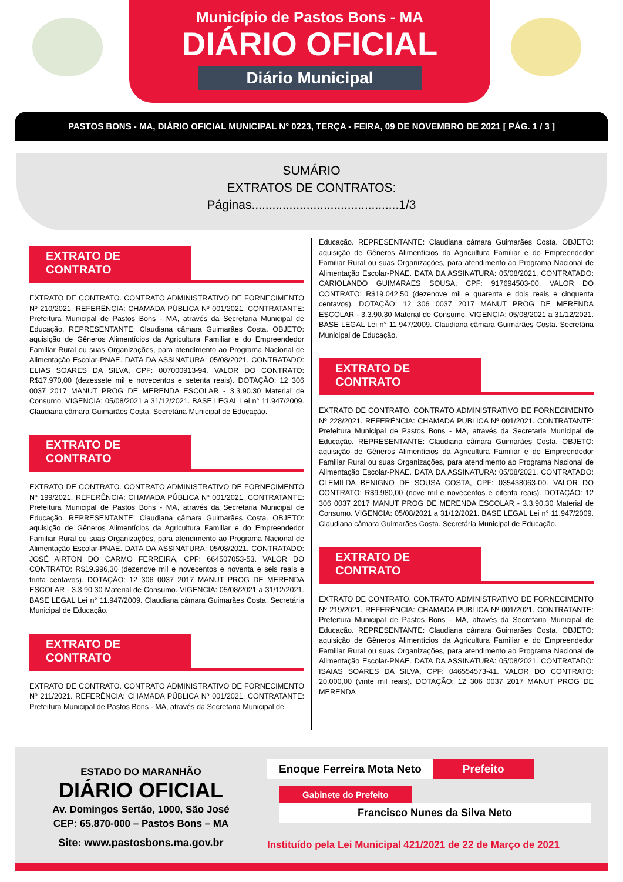Município de Pastos Bons - MA
DIÁRIO OFICIAL
Diário Municipal
PASTOS BONS - MA, DIÁRIO OFICIAL MUNICIPAL N° 0223, TERÇA - FEIRA, 09 DE NOVEMBRO DE 2021 [ PÁG. 1 / 3 ]
SUMÁRIO
EXTRATOS DE CONTRATOS:
Páginas...........................................1/3
EXTRATO DE CONTRATO
EXTRATO DE CONTRATO. CONTRATO ADMINISTRATIVO DE FORNECIMENTO Nº 210/2021. REFERÊNCIA: CHAMADA PÚBLICA Nº 001/2021. CONTRATANTE: Prefeitura Municipal de Pastos Bons - MA, através da Secretaria Municipal de Educação. REPRESENTANTE: Claudiana câmara Guimarães Costa. OBJETO: aquisição de Gêneros Alimentícios da Agricultura Familiar e do Empreendedor Familiar Rural ou suas Organizações, para atendimento ao Programa Nacional de Alimentação Escolar-PNAE. DATA DA ASSINATURA: 05/08/2021. CONTRATADO: ELIAS SOARES DA SILVA, CPF: 007000913-94. VALOR DO CONTRATO: R$17.970,00 (dezessete mil e novecentos e setenta reais). DOTAÇÃO: 12 306 0037 2017 MANUT PROG DE MERENDA ESCOLAR - 3.3.90.30 Material de Consumo. VIGENCIA: 05/08/2021 a 31/12/2021. BASE LEGAL Lei n° 11.947/2009. Claudiana câmara Guimarães Costa. Secretária Municipal de Educação.
EXTRATO DE CONTRATO
EXTRATO DE CONTRATO. CONTRATO ADMINISTRATIVO DE FORNECIMENTO Nº 199/2021. REFERÊNCIA: CHAMADA PÚBLICA Nº 001/2021. CONTRATANTE: Prefeitura Municipal de Pastos Bons - MA, através da Secretaria Municipal de Educação. REPRESENTANTE: Claudiana câmara Guimarães Costa. OBJETO: aquisição de Gêneros Alimentícios da Agricultura Familiar e do Empreendedor Familiar Rural ou suas Organizações, para atendimento ao Programa Nacional de Alimentação Escolar-PNAE. DATA DA ASSINATURA: 05/08/2021. CONTRATADO: JOSÉ AIRTON DO CARMO FERREIRA, CPF: 664507053-53. VALOR DO CONTRATO: R$19.996,30 (dezenove mil e novecentos e noventa e seis reais e trinta centavos). DOTAÇÃO: 12 306 0037 2017 MANUT PROG DE MERENDA ESCOLAR - 3.3.90.30 Material de Consumo. VIGENCIA: 05/08/2021 a 31/12/2021. BASE LEGAL Lei n° 11.947/2009. Claudiana câmara Guimarães Costa. Secretária Municipal de Educação.
EXTRATO DE CONTRATO
EXTRATO DE CONTRATO. CONTRATO ADMINISTRATIVO DE FORNECIMENTO Nº 211/2021. REFERÊNCIA: CHAMADA PÚBLICA Nº 001/2021. CONTRATANTE: Prefeitura Municipal de Pastos Bons - MA, através da Secretaria Municipal de
Educação. REPRESENTANTE: Claudiana câmara Guimarães Costa. OBJETO: aquisição de Gêneros Alimentícios da Agricultura Familiar e do Empreendedor Familiar Rural ou suas Organizações, para atendimento ao Programa Nacional de Alimentação Escolar-PNAE. DATA DA ASSINATURA: 05/08/2021. CONTRATADO: CARIOLANDO GUIMARAES SOUSA, CPF: 917694503-00. VALOR DO CONTRATO: R$19.042,50 (dezenove mil e quarenta e dois reais e cinquenta centavos). DOTAÇÃO: 12 306 0037 2017 MANUT PROG DE MERENDA ESCOLAR - 3.3.90.30 Material de Consumo. VIGENCIA: 05/08/2021 a 31/12/2021. BASE LEGAL Lei n° 11.947/2009. Claudiana câmara Guimarães Costa. Secretária Municipal de Educação.
EXTRATO DE CONTRATO
EXTRATO DE CONTRATO. CONTRATO ADMINISTRATIVO DE FORNECIMENTO Nº 228/2021. REFERÊNCIA: CHAMADA PÚBLICA Nº 001/2021. CONTRATANTE: Prefeitura Municipal de Pastos Bons - MA, através da Secretaria Municipal de Educação. REPRESENTANTE: Claudiana câmara Guimarães Costa. OBJETO: aquisição de Gêneros Alimentícios da Agricultura Familiar e do Empreendedor Familiar Rural ou suas Organizações, para atendimento ao Programa Nacional de Alimentação Escolar-PNAE. DATA DA ASSINATURA: 05/08/2021. CONTRATADO: CLEMILDA BENIGNO DE SOUSA COSTA, CPF: 035438063-00. VALOR DO CONTRATO: R$9.980,00 (nove mil e novecentos e oitenta reais). DOTAÇÃO: 12 306 0037 2017 MANUT PROG DE MERENDA ESCOLAR - 3.3.90.30 Material de Consumo. VIGENCIA: 05/08/2021 a 31/12/2021. BASE LEGAL Lei n° 11.947/2009. Claudiana câmara Guimarães Costa. Secretária Municipal de Educação.
EXTRATO DE CONTRATO
EXTRATO DE CONTRATO. CONTRATO ADMINISTRATIVO DE FORNECIMENTO Nº 219/2021. REFERÊNCIA: CHAMADA PÚBLICA Nº 001/2021. CONTRATANTE: Prefeitura Municipal de Pastos Bons - MA, através da Secretaria Municipal de Educação. REPRESENTANTE: Claudiana câmara Guimarães Costa. OBJETO: aquisição de Gêneros Alimentícios da Agricultura Familiar e do Empreendedor Familiar Rural ou suas Organizações, para atendimento ao Programa Nacional de Alimentação Escolar-PNAE. DATA DA ASSINATURA: 05/08/2021. CONTRATADO: ISAIAS SOARES DA SILVA, CPF: 046554573-41. VALOR DO CONTRATO: 20.000,00 (vinte mil reais). DOTAÇÃO: 12 306 0037 2017 MANUT PROG DE MERENDA
ESTADO DO MARANHÃO
DIÁRIO OFICIAL
Av. Domingos Sertão, 1000, São José
CEP: 65.870-000 – Pastos Bons – MA
Site: www.pastosbons.ma.gov.br
Enoque Ferreira Mota Neto Prefeito
Gabinete do Prefeito
Francisco Nunes da Silva Neto
Instituído pela Lei Municipal 421/2021 de 22 de Março de 2021